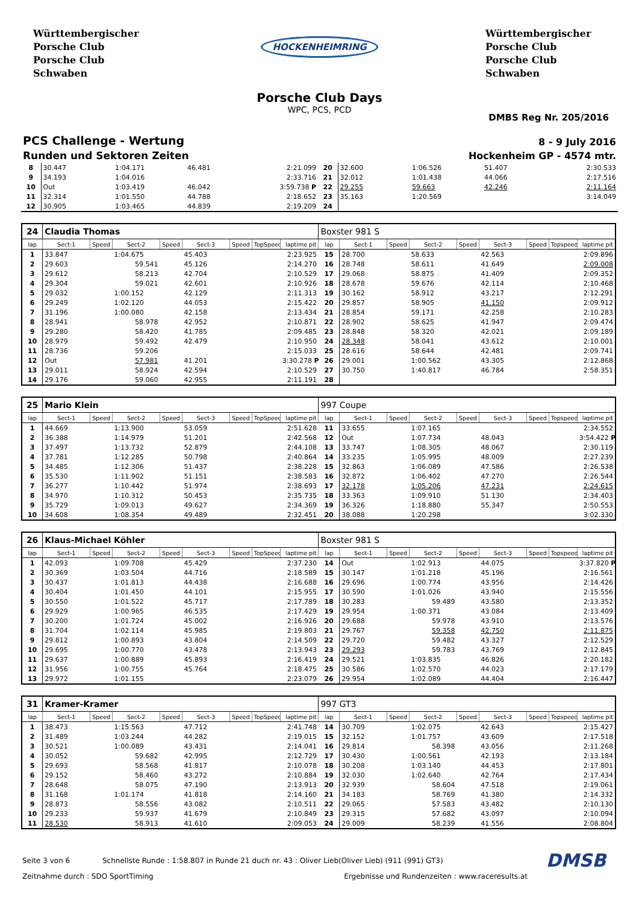Württembergischer
Porsche Club
Porsche Club
Schwaben
HOCKENHEIMRING
Württembergischer
Porsche Club
Porsche Club
Schwaben
Porsche Club Days
WPC, PCS, PCD
DMBS Reg Nr. 205/2016
PCS Challenge - Wertung
Runden und Sektoren Zeiten
8 - 9 July 2016
Hockenheim GP - 4574 mtr.
| 8 | 30.447 | | 1:04.171 | | 46.481 | | | 2:21.099 | 20 | 32.600 | | 1:06.526 | | 51.407 | | | 2:30.533 |
| 9 | 34.193 | | 1:04.016 | | | | | 2:33.716 | 21 | 32.012 | | 1:01.438 | | 44.066 | | | 2:17.516 |
| 10 | Out | | 1:03.419 | | 46.042 | | | 3:59.738 P | 22 | 29.255 | | 59.663 | | 42.246 | | | 2:11.164 |
| 11 | 32.314 | | 1:01.550 | | 44.788 | | | 2:18.652 | 23 | 35.163 | | 1:20.569 | | | | | 3:14.049 |
| 12 | 30.905 | | 1:03.465 | | 44.839 | | | 2:19.209 | 24 | | | | | | | | |
| 24 | Claudia Thomas | | | | | | | | Boxster 981 S | | | | | | | | |
| lap | Sect-1 | Speed | Sect-2 | Speed | Sect-3 | Speed | TopSpeed | laptime pit | lap | Sect-1 | Speed | Sect-2 | Speed | Sect-3 | Speed | Topspeed | laptime pit |
| 1 | 33.847 | | 1:04.675 | | 45.403 | | | 2:23.925 | 15 | 28.700 | | 58.633 | | 42.563 | | | 2:09.896 |
| 2 | 29.603 | | 59.541 | | 45.126 | | | 2:14.270 | 16 | 28.748 | | 58.611 | | 41.649 | | | 2:09.008 |
| 3 | 29.612 | | 58.213 | | 42.704 | | | 2:10.529 | 17 | 29.068 | | 58.875 | | 41.409 | | | 2:09.352 |
| 4 | 29.304 | | 59.021 | | 42.601 | | | 2:10.926 | 18 | 28.678 | | 59.676 | | 42.114 | | | 2:10.468 |
| 5 | 29.032 | | 1:00.152 | | 42.129 | | | 2:11.313 | 19 | 30.162 | | 58.912 | | 43.217 | | | 2:12.291 |
| 6 | 29.249 | | 1:02.120 | | 44.053 | | | 2:15.422 | 20 | 29.857 | | 58.905 | | 41.150 | | | 2:09.912 |
| 7 | 31.196 | | 1:00.080 | | 42.158 | | | 2:13.434 | 21 | 28.854 | | 59.171 | | 42.258 | | | 2:10.283 |
| 8 | 28.941 | | 58.978 | | 42.952 | | | 2:10.871 | 22 | 28.902 | | 58.625 | | 41.947 | | | 2:09.474 |
| 9 | 29.280 | | 58.420 | | 41.785 | | | 2:09.485 | 23 | 28.848 | | 58.320 | | 42.021 | | | 2:09.189 |
| 10 | 28.979 | | 59.492 | | 42.479 | | | 2:10.950 | 24 | 28.348 | | 58.041 | | 43.612 | | | 2:10.001 |
| 11 | 28.736 | | 59.206 | | | | | 2:15.033 | 25 | 28.616 | | 58.644 | | 42.481 | | | 2:09.741 |
| 12 | Out | | 57.981 | | 41.201 | | | 3:30.278 P | 26 | 29.001 | | 1:00.562 | | 43.305 | | | 2:12.868 |
| 13 | 29.011 | | 58.924 | | 42.594 | | | 2:10.529 | 27 | 30.750 | | 1:40.817 | | 46.784 | | | 2:58.351 |
| 14 | 29.176 | | 59.060 | | 42.955 | | | 2:11.191 | 28 | | | | | | | | |
| 25 | Mario Klein | | | | | | | | 997 Coupe | | | | | | | | |
| lap | Sect-1 | Speed | Sect-2 | Speed | Sect-3 | Speed | TopSpeed | laptime pit | lap | Sect-1 | Speed | Sect-2 | Speed | Sect-3 | Speed | Topspeed | laptime pit |
| 1 | 44.669 | | 1:13.900 | | 53.059 | | | 2:51.628 | 11 | 33.655 | | 1:07.165 | | | | | 2:34.552 |
| 2 | 36.388 | | 1:14.979 | | 51.201 | | | 2:42.568 | 12 | Out | | 1:07.734 | | 48.043 | | | 3:54.422 P |
| 3 | 37.497 | | 1:13.732 | | 52.879 | | | 2:44.108 | 13 | 33.747 | | 1:08.305 | | 48.067 | | | 2:30.119 |
| 4 | 37.781 | | 1:12.285 | | 50.798 | | | 2:40.864 | 14 | 33.235 | | 1:05.995 | | 48.009 | | | 2:27.239 |
| 5 | 34.485 | | 1:12.306 | | 51.437 | | | 2:38.228 | 15 | 32.863 | | 1:06.089 | | 47.586 | | | 2:26.538 |
| 6 | 35.530 | | 1:11.902 | | 51.151 | | | 2:38.583 | 16 | 32.872 | | 1:06.402 | | 47.270 | | | 2:26.544 |
| 7 | 36.277 | | 1:10.442 | | 51.974 | | | 2:38.693 | 17 | 32.178 | | 1:05.206 | | 47.231 | | | 2:24.615 |
| 8 | 34.970 | | 1:10.312 | | 50.453 | | | 2:35.735 | 18 | 33.363 | | 1:09.910 | | 51.130 | | | 2:34.403 |
| 9 | 35.729 | | 1:09.013 | | 49.627 | | | 2:34.369 | 19 | 36.326 | | 1:18.880 | | 55.347 | | | 2:50.553 |
| 10 | 34.608 | | 1:08.354 | | 49.489 | | | 2:32.451 | 20 | 38.088 | | 1:20.298 | | | | | 3:02.330 |
| 26 | Klaus-Michael Köhler | | | | | | | | Boxster 981 S | | | | | | | | |
| lap | Sect-1 | Speed | Sect-2 | Speed | Sect-3 | Speed | TopSpeed | laptime pit | lap | Sect-1 | Speed | Sect-2 | Speed | Sect-3 | Speed | Topspeed | laptime pit |
| 1 | 42.093 | | 1:09.708 | | 45.429 | | | 2:37.230 | 14 | Out | | 1:02.913 | | 44.075 | | | 3:37.820 P |
| 2 | 30.369 | | 1:03.504 | | 44.716 | | | 2:18.589 | 15 | 30.147 | | 1:01.218 | | 45.196 | | | 2:16.561 |
| 3 | 30.437 | | 1:01.813 | | 44.438 | | | 2:16.688 | 16 | 29.696 | | 1:00.774 | | 43.956 | | | 2:14.426 |
| 4 | 30.404 | | 1:01.450 | | 44.101 | | | 2:15.955 | 17 | 30.590 | | 1:01.026 | | 43.940 | | | 2:15.556 |
| 5 | 30.550 | | 1:01.522 | | 45.717 | | | 2:17.789 | 18 | 30.283 | | 59.489 | | 43.580 | | | 2:13.352 |
| 6 | 29.929 | | 1:00.965 | | 46.535 | | | 2:17.429 | 19 | 29.954 | | 1:00.371 | | 43.084 | | | 2:13.409 |
| 7 | 30.200 | | 1:01.724 | | 45.002 | | | 2:16.926 | 20 | 29.688 | | 59.978 | | 43.910 | | | 2:13.576 |
| 8 | 31.704 | | 1:02.114 | | 45.985 | | | 2:19.803 | 21 | 29.767 | | 59.358 | | 42.750 | | | 2:11.875 |
| 9 | 29.812 | | 1:00.893 | | 43.804 | | | 2:14.509 | 22 | 29.720 | | 59.482 | | 43.327 | | | 2:12.529 |
| 10 | 29.695 | | 1:00.770 | | 43.478 | | | 2:13.943 | 23 | 29.293 | | 59.783 | | 43.769 | | | 2:12.845 |
| 11 | 29.637 | | 1:00.889 | | 45.893 | | | 2:16.419 | 24 | 29.521 | | 1:03.835 | | 46.826 | | | 2:20.182 |
| 12 | 31.956 | | 1:00.755 | | 45.764 | | | 2:18.475 | 25 | 30.586 | | 1:02.570 | | 44.023 | | | 2:17.179 |
| 13 | 29.972 | | 1:01.155 | | | | | 2:23.079 | 26 | 29.954 | | 1:02.089 | | 44.404 | | | 2:16.447 |
| 31 | Kramer-Kramer | | | | | | | | 997 GT3 | | | | | | | | |
| lap | Sect-1 | Speed | Sect-2 | Speed | Sect-3 | Speed | TopSpeed | laptime pit | lap | Sect-1 | Speed | Sect-2 | Speed | Sect-3 | Speed | Topspeed | laptime pit |
| 1 | 38.473 | | 1:15.563 | | 47.712 | | | 2:41.748 | 14 | 30.709 | | 1:02.075 | | 42.643 | | | 2:15.427 |
| 2 | 31.489 | | 1:03.244 | | 44.282 | | | 2:19.015 | 15 | 32.152 | | 1:01.757 | | 43.609 | | | 2:17.518 |
| 3 | 30.521 | | 1:00.089 | | 43.431 | | | 2:14.041 | 16 | 29.814 | | 58.398 | | 43.056 | | | 2:11.268 |
| 4 | 30.052 | | 59.682 | | 42.995 | | | 2:12.729 | 17 | 30.430 | | 1:00.561 | | 42.193 | | | 2:13.184 |
| 5 | 29.693 | | 58.568 | | 41.817 | | | 2:10.078 | 18 | 30.208 | | 1:03.140 | | 44.453 | | | 2:17.801 |
| 6 | 29.152 | | 58.460 | | 43.272 | | | 2:10.884 | 19 | 32.030 | | 1:02.640 | | 42.764 | | | 2:17.434 |
| 7 | 28.648 | | 58.075 | | 47.190 | | | 2:13.913 | 20 | 32.939 | | 58.604 | | 47.518 | | | 2:19.061 |
| 8 | 31.168 | | 1:01.174 | | 41.818 | | | 2:14.160 | 21 | 34.183 | | 58.769 | | 41.380 | | | 2:14.332 |
| 9 | 28.873 | | 58.556 | | 43.082 | | | 2:10.511 | 22 | 29.065 | | 57.583 | | 43.482 | | | 2:10.130 |
| 10 | 29.233 | | 59.937 | | 41.679 | | | 2:10.849 | 23 | 29.315 | | 57.682 | | 43.097 | | | 2:10.094 |
| 11 | 28.530 | | 58.913 | | 41.610 | | | 2:09.053 | 24 | 29.009 | | 58.239 | | 41.556 | | | 2:08.804 |
Seite 3 von 6 Schnellste Runde : 1:58.807 in Runde 21 duch nr. 43 : Oliver Lieb(Oliver Lieb) (911 (991) GT3) DMSB
Zeitnahme durch : SDO SportTiming Ergebnisse und Rundenzeiten : www.raceresults.at